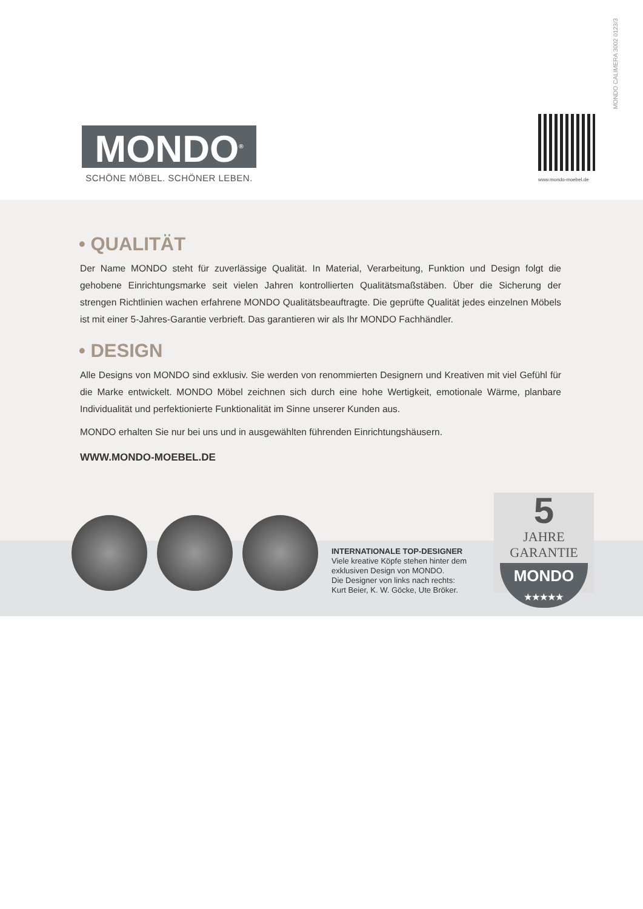MONDO CALIMERA 3002 0123/3
MONDO<sup>®</sup>
SCHÖNE MÖBEL. SCHÖNER LEBEN.
www.mondo-moebel.de
• QUALITÄT
Der Name MONDO steht für zuverlässige Qualität. In Material, Verarbeitung, Funktion und Design folgt die gehobene Einrichtungsmarke seit vielen Jahren kontrollierten Qualitätsmaßstäben. Über die Sicherung der strengen Richtlinien wachen erfahrene MONDO Qualitätsbeauftragte. Die geprüfte Qualität jedes einzelnen Möbels ist mit einer 5-Jahres-Garantie verbrieft. Das garantieren wir als Ihr MONDO Fachhändler.
• DESIGN
Alle Designs von MONDO sind exklusiv. Sie werden von renommierten Designern und Kreativen mit viel Gefühl für die Marke entwickelt. MONDO Möbel zeichnen sich durch eine hohe Wertigkeit, emotionale Wärme, planbare Individualität und perfektionierte Funktionalität im Sinne unserer Kunden aus.
MONDO erhalten Sie nur bei uns und in ausgewählten führenden Einrichtungshäusern.
WWW.MONDO-MOEBEL.DE
INTERNATIONALE TOP-DESIGNER
Viele kreative Köpfe stehen hinter dem
exklusiven Design von MONDO.
Die Designer von links nach rechts:
Kurt Beier, K. W. Göcke, Ute Bröker.
5
JAHRE
GARANTIE
MONDO
★★★★★